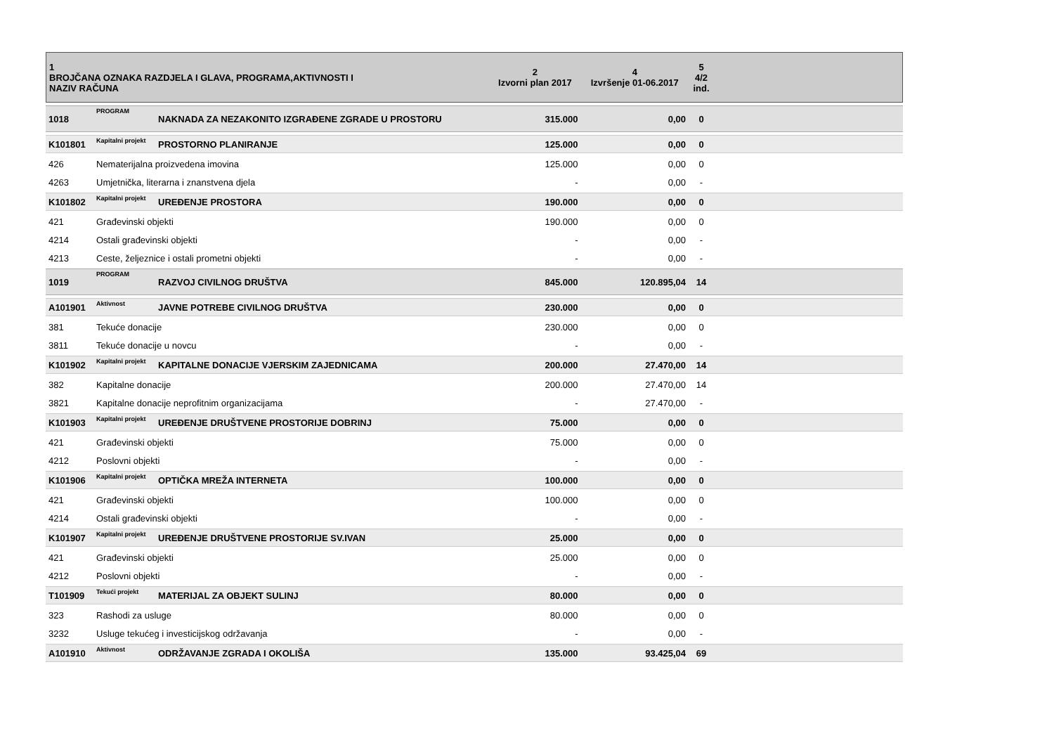| 1 BROJČANA OZNAKA RAZDJELA I GLAVA, PROGRAMA,AKTIVNOSTI I NAZIV RAČUNA | | | 2 Izvorni plan 2017 | 4 Izvršenje 01-06.2017 | 5 4/2 ind. | |
| --- | --- | --- | --- | --- | --- | --- |
| 1018 | PROGRAM | NAKNADA ZA NEZAKONITO IZGRAĐENE ZGRADE U PROSTORU | 315.000 | 0,00 | 0 | |
| K101801 | Kapitalni projekt | PROSTORNO PLANIRANJE | 125.000 | 0,00 | 0 | |
| 426 | Nematerijalna proizvedena imovina | | 125.000 | 0,00 | 0 | |
| 4263 | Umjetnička, literarna i znanstvena djela | | - | 0,00 | - | |
| K101802 | Kapitalni projekt | UREĐENJE PROSTORA | 190.000 | 0,00 | 0 | |
| 421 | Građevinski objekti | | 190.000 | 0,00 | 0 | |
| 4214 | Ostali građevinski objekti | | - | 0,00 | - | |
| 4213 | Ceste, željeznice i ostali prometni objekti | | - | 0,00 | - | |
| 1019 | PROGRAM | RAZVOJ CIVILNOG DRUŠTVA | 845.000 | 120.895,04 | 14 | |
| A101901 | Aktivnost | JAVNE POTREBE CIVILNOG DRUŠTVA | 230.000 | 0,00 | 0 | |
| 381 | Tekuće donacije | | 230.000 | 0,00 | 0 | |
| 3811 | Tekuće donacije u novcu | | - | 0,00 | - | |
| K101902 | Kapitalni projekt | KAPITALNE DONACIJE VJERSKIM ZAJEDNICAMA | 200.000 | 27.470,00 | 14 | |
| 382 | Kapitalne donacije | | 200.000 | 27.470,00 | 14 | |
| 3821 | Kapitalne donacije neprofitnim organizacijama | | - | 27.470,00 | - | |
| K101903 | Kapitalni projekt | UREĐENJE DRUŠTVENE PROSTORIJE DOBRINJ | 75.000 | 0,00 | 0 | |
| 421 | Građevinski objekti | | 75.000 | 0,00 | 0 | |
| 4212 | Poslovni objekti | | - | 0,00 | - | |
| K101906 | Kapitalni projekt | OPTIČKA MREŽA INTERNETA | 100.000 | 0,00 | 0 | |
| 421 | Građevinski objekti | | 100.000 | 0,00 | 0 | |
| 4214 | Ostali građevinski objekti | | - | 0,00 | - | |
| K101907 | Kapitalni projekt | UREĐENJE DRUŠTVENE PROSTORIJE SV.IVAN | 25.000 | 0,00 | 0 | |
| 421 | Građevinski objekti | | 25.000 | 0,00 | 0 | |
| 4212 | Poslovni objekti | | - | 0,00 | - | |
| T101909 | Tekući projekt | MATERIJAL ZA OBJEKT SULINJ | 80.000 | 0,00 | 0 | |
| 323 | Rashodi za usluge | | 80.000 | 0,00 | 0 | |
| 3232 | Usluge tekućeg i investicijskog održavanja | | - | 0,00 | - | |
| A101910 | Aktivnost | ODRŽAVANJE ZGRADA I OKOLIŠA | 135.000 | 93.425,04 | 69 | |